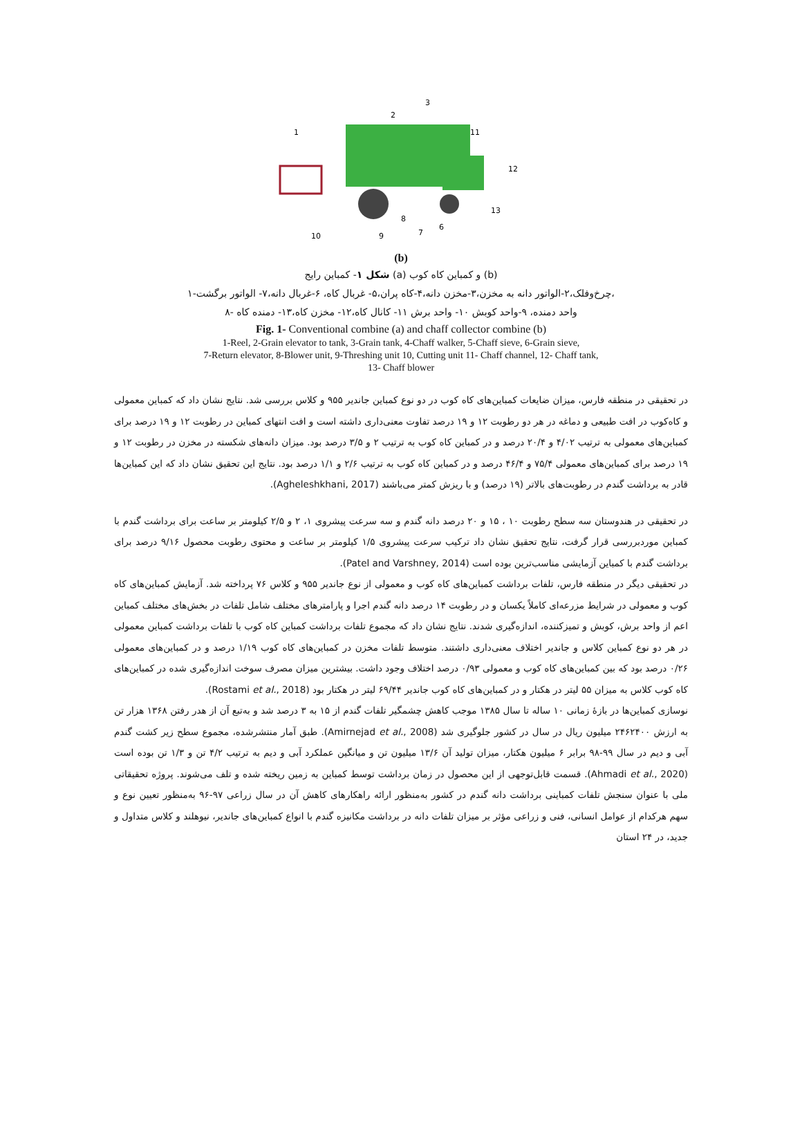1
2
3
11
12
13
10
9
8
7
6
(b)
شکل ۱- کمباین رایج (a) و کمباین کاه کوب (b)
۱-چرخ‌وفلک،۲-الواتور دانه به مخزن،۳-مخزن دانه،۴-کاه پران،۵- غربال کاه، ۶-غربال دانه،۷- الواتور برگشت،
۸- واحد دمنده، ۹-واحد کوبش ۱۰- واحد برش ۱۱- کانال کاه،۱۲- مخزن کاه،۱۳- دمنده کاه
Fig. 1- Conventional combine (a) and chaff collector combine (b)
1-Reel, 2-Grain elevator to tank, 3-Grain tank, 4-Chaff walker, 5-Chaff sieve, 6-Grain sieve,
7-Return elevator, 8-Blower unit, 9-Threshing unit 10, Cutting unit 11- Chaff channel, 12- Chaff tank,
13- Chaff blower
در تحقیقی در منطقه فارس، میزان ضایعات کمباین‌های کاه کوب در دو نوع کمباین جاندیر ۹۵۵ و کلاس بررسی شد. نتایج نشان داد که کمباین معمولی و کاه‌کوب در افت طبیعی و دماغه در هر دو رطوبت ۱۲ و ۱۹ درصد تفاوت معنی‌داری داشته است و افت انتهای کمباین در رطوبت ۱۲ و ۱۹ درصد برای کمباین‌های معمولی به ترتیب ۴/۰۲ و ۲۰/۴ درصد و در کمباین کاه کوب به ترتیب ۲ و ۳/۵ درصد بود. میزان دانه‌های شکسته در مخزن در رطوبت ۱۲ و ۱۹ درصد برای کمباین‌های معمولی ۷۵/۴ و ۴۶/۴ درصد و در کمباین کاه کوب به ترتیب ۲/۶ و ۱/۱ درصد بود. نتایج این تحقیق نشان داد که این کمباین‌ها قادر به برداشت گندم در رطوبت‌های بالاتر (۱۹ درصد) و با ریزش کمتر می‌باشند (Agheleshkhani, 2017).
در تحقیقی در هندوستان سه سطح رطوبت ۱۰ ، ۱۵ و ۲۰ درصد دانه گندم و سه سرعت پیشروی ۱، ۲ و ۲/۵ کیلومتر بر ساعت برای برداشت گندم با کمباین موردبررسی قرار گرفت، نتایج تحقیق نشان داد ترکیب سرعت پیشروی ۱/۵ کیلومتر بر ساعت و محتوی رطوبت محصول ۹/۱۶ درصد برای برداشت گندم با کمباین آزمایشی مناسب‌ترین بوده است (Patel and Varshney, 2014).
در تحقیقی دیگر در منطقه فارس، تلفات برداشت کمباین‌های کاه کوب و معمولی از نوع جاندیر ۹۵۵ و کلاس ۷۶ پرداخته شد. آزمایش کمباین‌های کاه کوب و معمولی در شرایط مزرعه‌ای کاملاً یکسان و در رطوبت ۱۴ درصد دانه گندم اجرا و پارامترهای مختلف شامل تلفات در بخش‌های مختلف کمباین اعم از واحد برش، کوبش و تمیزکننده، اندازه‌گیری شدند. نتایج نشان داد که مجموع تلفات برداشت کمباین کاه کوب با تلفات برداشت کمباین معمولی در هر دو نوع کمباین کلاس و جاندیر اختلاف معنی‌داری داشتند. متوسط تلفات مخزن در کمباین‌های کاه کوب ۱/۱۹ درصد و در کمباین‌های معمولی ۰/۲۶ درصد بود که بین کمباین‌های کاه کوب و معمولی ۰/۹۳ درصد اختلاف وجود داشت. بیشترین میزان مصرف سوخت اندازه‌گیری شده در کمباین‌های کاه کوب کلاس به میزان ۵۵ لیتر در هکتار و در کمباین‌های کاه کوب جاندیر ۶۹/۴۴ لیتر در هکتار بود (Rostami et al., 2018).
نوسازی کمباین‌ها در بازهٔ زمانی ۱۰ ساله تا سال ۱۳۸۵ موجب کاهش چشمگیر تلفات گندم از ۱۵ به ۳ درصد شد و به‌تبع آن از هدر رفتن ۱۳۶۸ هزار تن به ارزش ۲۴۶۲۴۰۰ میلیون ریال در سال در کشور جلوگیری شد (Amirnejad et al., 2008). طبق آمار منتشرشده، مجموع سطح زیر کشت گندم آبی و دیم در سال ۹۹-۹۸ برابر ۶ میلیون هکتار، میزان تولید آن ۱۳/۶ میلیون تن و میانگین عملکرد آبی و دیم به ترتیب ۴/۲ تن و ۱/۳ تن بوده است (Ahmadi et al., 2020). قسمت قابل‌توجهی از این محصول در زمان برداشت توسط کمباین به زمین ریخته شده و تلف می‌شوند. پروژه تحقیقاتی ملی با عنوان سنجش تلفات کمباینی برداشت دانه گندم در کشور به‌منظور ارائه راهکارهای کاهش آن در سال زراعی ۹۷-۹۶ به‌منظور تعیین نوع و سهم هرکدام از عوامل انسانی، فنی و زراعی مؤثر بر میزان تلفات دانه در برداشت مکانیزه گندم با انواع کمباین‌های جاندیر، نیوهلند و کلاس متداول و جدید، در ۲۴ استان